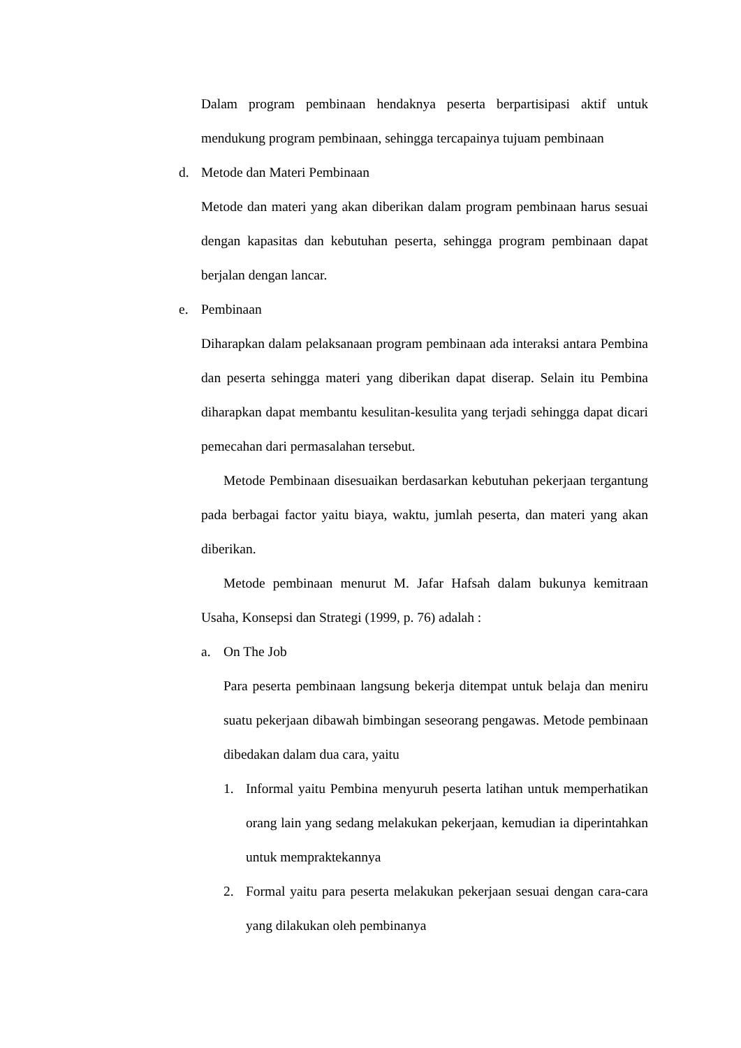Dalam program pembinaan hendaknya peserta berpartisipasi aktif untuk mendukung program pembinaan, sehingga tercapainya tujuam pembinaan
d. Metode dan Materi Pembinaan
Metode dan materi yang akan diberikan dalam program pembinaan harus sesuai dengan kapasitas dan kebutuhan peserta, sehingga program pembinaan dapat berjalan dengan lancar.
e. Pembinaan
Diharapkan dalam pelaksanaan program pembinaan ada interaksi antara Pembina dan peserta sehingga materi yang diberikan dapat diserap. Selain itu Pembina diharapkan dapat membantu kesulitan-kesulita yang terjadi sehingga dapat dicari pemecahan dari permasalahan tersebut.
Metode Pembinaan disesuaikan berdasarkan kebutuhan pekerjaan tergantung pada berbagai factor yaitu biaya, waktu, jumlah peserta, dan materi yang akan diberikan.
Metode pembinaan menurut M. Jafar Hafsah dalam bukunya kemitraan Usaha, Konsepsi dan Strategi (1999, p. 76) adalah :
a. On The Job
Para peserta pembinaan langsung bekerja ditempat untuk belaja dan meniru suatu pekerjaan dibawah bimbingan seseorang pengawas. Metode pembinaan dibedakan dalam dua cara, yaitu
1. Informal yaitu Pembina menyuruh peserta latihan untuk memperhatikan orang lain yang sedang melakukan pekerjaan, kemudian ia diperintahkan untuk mempraktekannya
2. Formal yaitu para peserta melakukan pekerjaan sesuai dengan cara-cara yang dilakukan oleh pembinanya